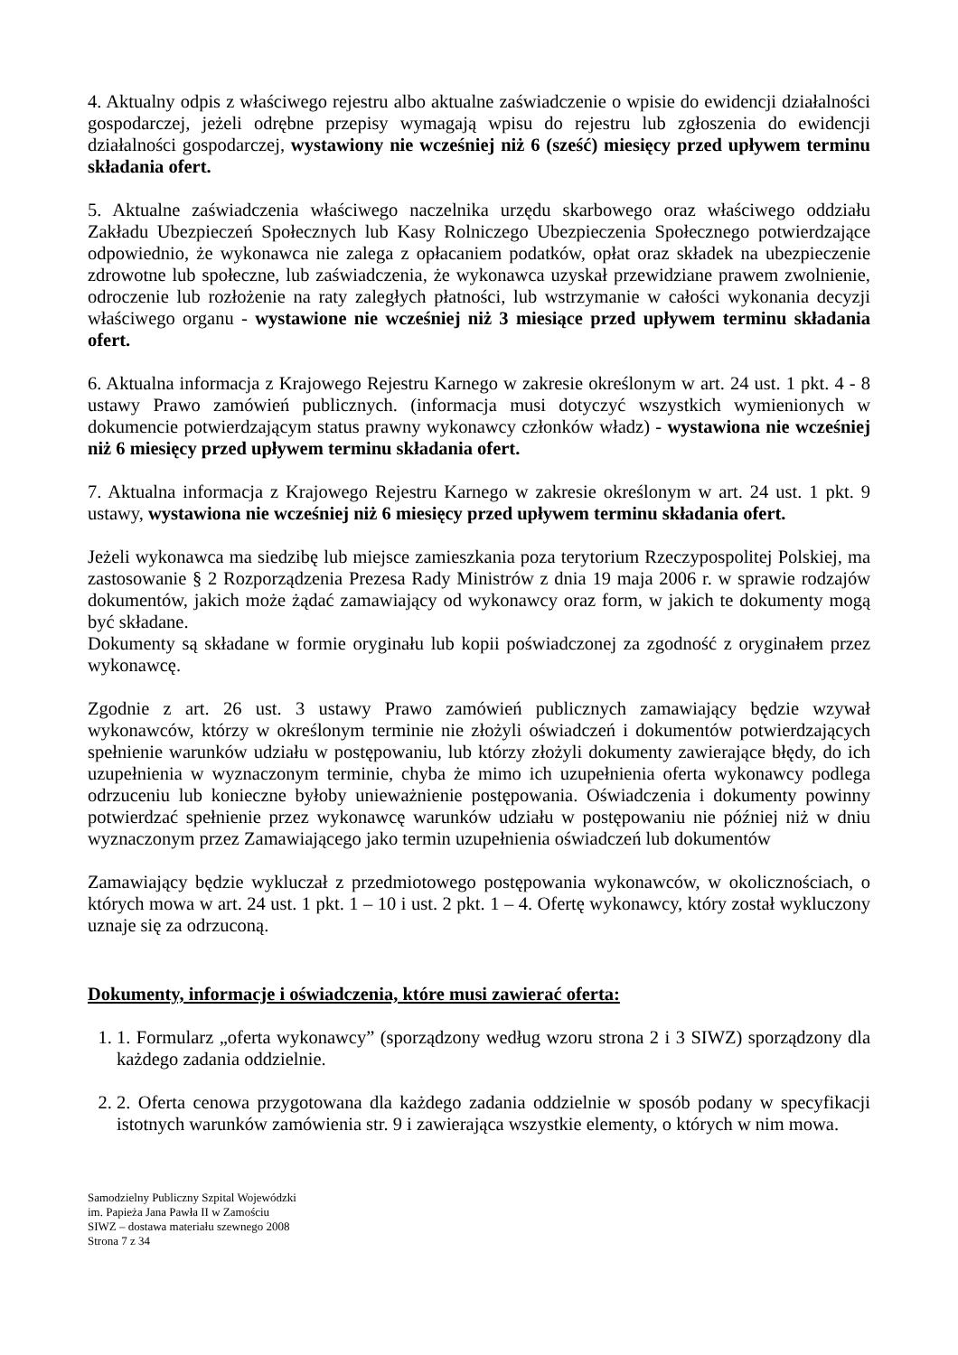4. Aktualny odpis z właściwego rejestru albo aktualne zaświadczenie o wpisie do ewidencji działalności gospodarczej, jeżeli odrębne przepisy wymagają wpisu do rejestru lub zgłoszenia do ewidencji działalności gospodarczej, wystawiony nie wcześniej niż 6 (sześć) miesięcy przed upływem terminu składania ofert.
5. Aktualne zaświadczenia właściwego naczelnika urzędu skarbowego oraz właściwego oddziału Zakładu Ubezpieczeń Społecznych lub Kasy Rolniczego Ubezpieczenia Społecznego potwierdzające odpowiednio, że wykonawca nie zalega z opłacaniem podatków, opłat oraz składek na ubezpieczenie zdrowotne lub społeczne, lub zaświadczenia, że wykonawca uzyskał przewidziane prawem zwolnienie, odroczenie lub rozłożenie na raty zaległych płatności, lub wstrzymanie w całości wykonania decyzji właściwego organu - wystawione nie wcześniej niż 3 miesiące przed upływem terminu składania ofert.
6. Aktualna informacja z Krajowego Rejestru Karnego w zakresie określonym w art. 24 ust. 1 pkt. 4 - 8 ustawy Prawo zamówień publicznych. (informacja musi dotyczyć wszystkich wymienionych w dokumencie potwierdzającym status prawny wykonawcy członków władz) - wystawiona nie wcześniej niż 6 miesięcy przed upływem terminu składania ofert.
7. Aktualna informacja z Krajowego Rejestru Karnego w zakresie określonym w art. 24 ust. 1 pkt. 9 ustawy, wystawiona nie wcześniej niż 6 miesięcy przed upływem terminu składania ofert.
Jeżeli wykonawca ma siedzibę lub miejsce zamieszkania poza terytorium Rzeczypospolitej Polskiej, ma zastosowanie § 2 Rozporządzenia Prezesa Rady Ministrów z dnia 19 maja 2006 r. w sprawie rodzajów dokumentów, jakich może żądać zamawiający od wykonawcy oraz form, w jakich te dokumenty mogą być składane.
Dokumenty są składane w formie oryginału lub kopii poświadczonej za zgodność z oryginałem przez wykonawcę.
Zgodnie z art. 26 ust. 3 ustawy Prawo zamówień publicznych zamawiający będzie wzywał wykonawców, którzy w określonym terminie nie złożyli oświadczeń i dokumentów potwierdzających spełnienie warunków udziału w postępowaniu, lub którzy złożyli dokumenty zawierające błędy, do ich uzupełnienia w wyznaczonym terminie, chyba że mimo ich uzupełnienia oferta wykonawcy podlega odrzuceniu lub konieczne byłoby unieważnienie postępowania. Oświadczenia i dokumenty powinny potwierdzać spełnienie przez wykonawcę warunków udziału w postępowaniu nie później niż w dniu wyznaczonym przez Zamawiającego jako termin uzupełnienia oświadczeń lub dokumentów
Zamawiający będzie wykluczał z przedmiotowego postępowania wykonawców, w okolicznościach, o których mowa w art. 24 ust. 1 pkt. 1 – 10 i ust. 2 pkt. 1 – 4. Ofertę wykonawcy, który został wykluczony uznaje się za odrzuconą.
Dokumenty, informacje i oświadczenia, które musi zawierać oferta:
1. 1. Formularz „oferta wykonawcy” (sporządzony według wzoru strona 2 i 3 SIWZ) sporządzony dla każdego zadania oddzielnie.
2. 2. Oferta cenowa przygotowana dla każdego zadania oddzielnie w sposób podany w specyfikacji istotnych warunków zamówienia str. 9 i zawierająca wszystkie elementy, o których w nim mowa.
Samodzielny Publiczny Szpital Wojewódzki
im. Papieża Jana Pawła II w Zamościu
SIWZ – dostawa materiału szewnego 2008
Strona 7 z 34